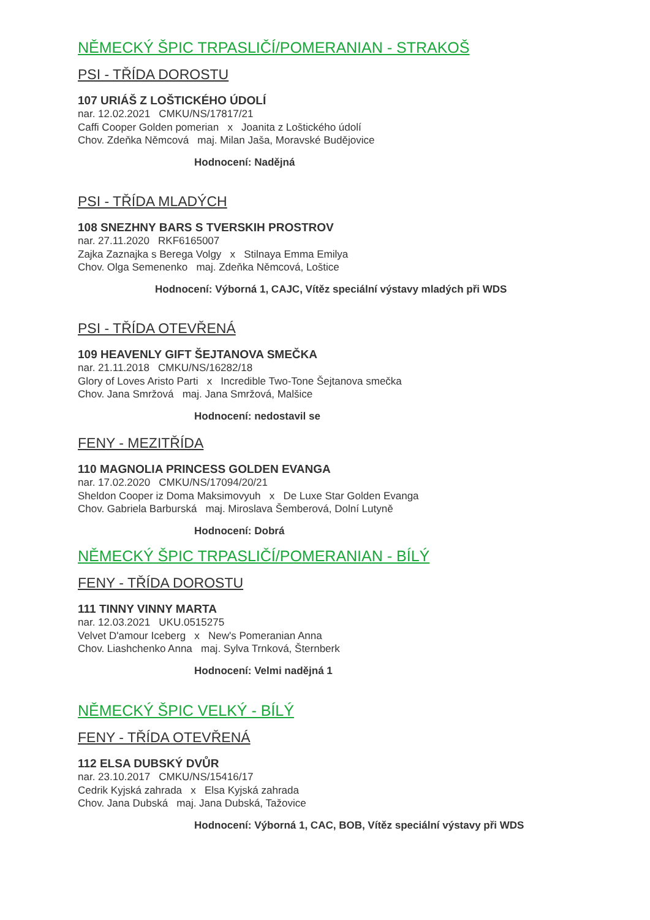NĚMECKÝ ŠPIC TRPASLIČÍ/POMERANIAN - STRAKOŠ
PSI - TŘÍDA DOROSTU
107 URIÁŠ Z LOŠTICKÉHO ÚDOLÍ
nar. 12.02.2021 CMKU/NS/17817/21
Caffi Cooper Golden pomerian x Joanita z Loštického údolí
Chov. Zdeňka Němcová maj. Milan Jaša, Moravské Budějovice
Hodnocení: Nadějná
PSI - TŘÍDA MLADÝCH
108 SNEZHNY BARS S TVERSKIH PROSTROV
nar. 27.11.2020 RKF6165007
Zajka Zaznajka s Berega Volgy x Stilnaya Emma Emilya
Chov. Olga Semenenko maj. Zdeňka Němcová, Loštice
Hodnocení: Výborná 1, CAJC, Vítěz speciální výstavy mladých při WDS
PSI - TŘÍDA OTEVŘENÁ
109 HEAVENLY GIFT ŠEJTANOVA SMEČKA
nar. 21.11.2018 CMKU/NS/16282/18
Glory of Loves Aristo Parti x Incredible Two-Tone Šejtanova smečka
Chov. Jana Smržová maj. Jana Smržová, Malšice
Hodnocení: nedostavil se
FENY - MEZITŘÍDA
110 MAGNOLIA PRINCESS GOLDEN EVANGA
nar. 17.02.2020 CMKU/NS/17094/20/21
Sheldon Cooper iz Doma Maksimovyuh x De Luxe Star Golden Evanga
Chov. Gabriela Barburská maj. Miroslava Šemberová, Dolní Lutyně
Hodnocení: Dobrá
NĚMECKÝ ŠPIC TRPASLIČÍ/POMERANIAN - BÍLÝ
FENY - TŘÍDA DOROSTU
111 TINNY VINNY MARTA
nar. 12.03.2021 UKU.0515275
Velvet D'amour Iceberg x New's Pomeranian Anna
Chov. Liashchenko Anna maj. Sylva Trnková, Šternberk
Hodnocení: Velmi nadějná 1
NĚMECKÝ ŠPIC VELKÝ - BÍLÝ
FENY - TŘÍDA OTEVŘENÁ
112 ELSA DUBSKÝ DVŮR
nar. 23.10.2017 CMKU/NS/15416/17
Cedrik Kyjská zahrada x Elsa Kyjská zahrada
Chov. Jana Dubská maj. Jana Dubská, Tažovice
Hodnocení: Výborná 1, CAC, BOB, Vítěz speciální výstavy při WDS